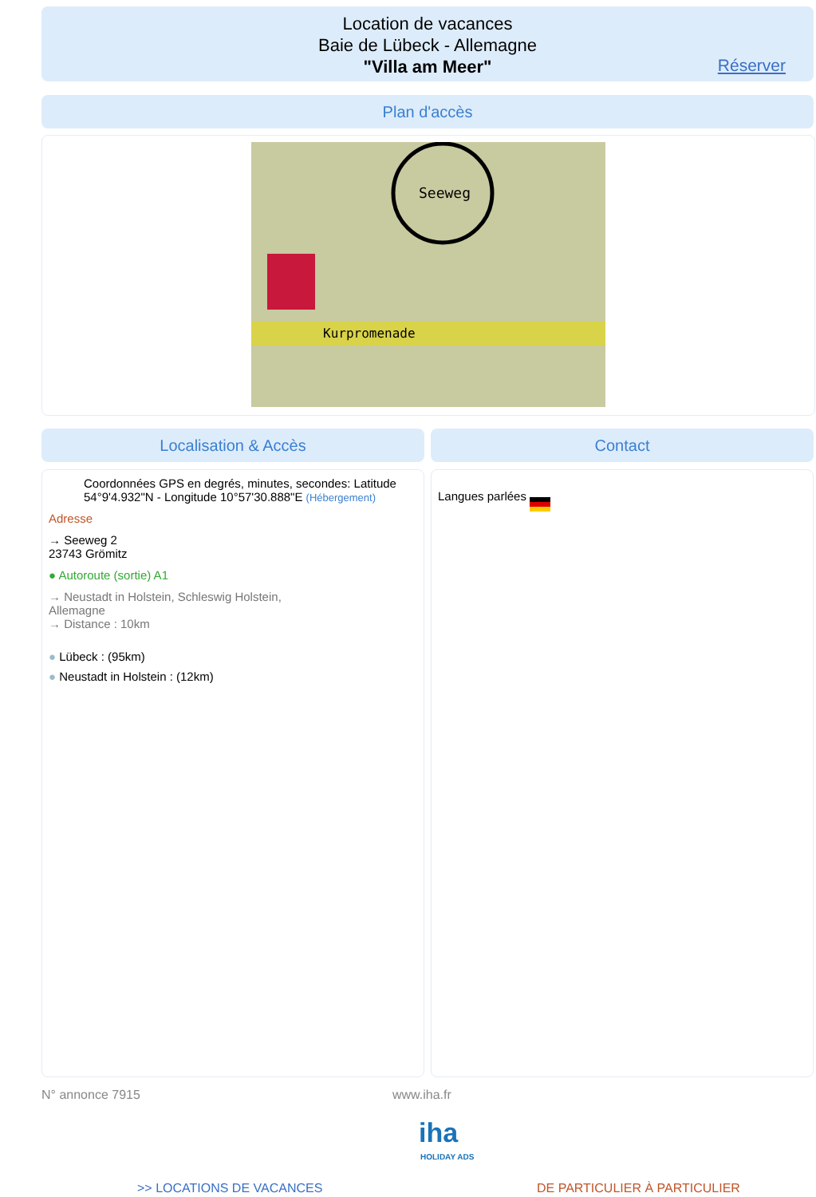Location de vacances
Baie de Lübeck - Allemagne
"Villa am Meer"
Réserver
Plan d'accès
Seeweg
Kurpromenade
Localisation & Accès Contact
Coordonnées GPS en degrés, minutes, secondes: Latitude 54°9'4.932"N - Longitude 10°57'30.888"E (Hébergement)
Adresse
→ Seeweg 2
23743 Grömitz
● Autoroute (sortie) A1
→ Neustadt in Holstein, Schleswig Holstein, Allemagne
→ Distance : 10km
● Lübeck : (95km)
● Neustadt in Holstein : (12km)
Langues parlées
N° annonce 7915 www.iha.fr
iha
HOLIDAY ADS
>> LOCATIONS DE VACANCES DE PARTICULIER À PARTICULIER